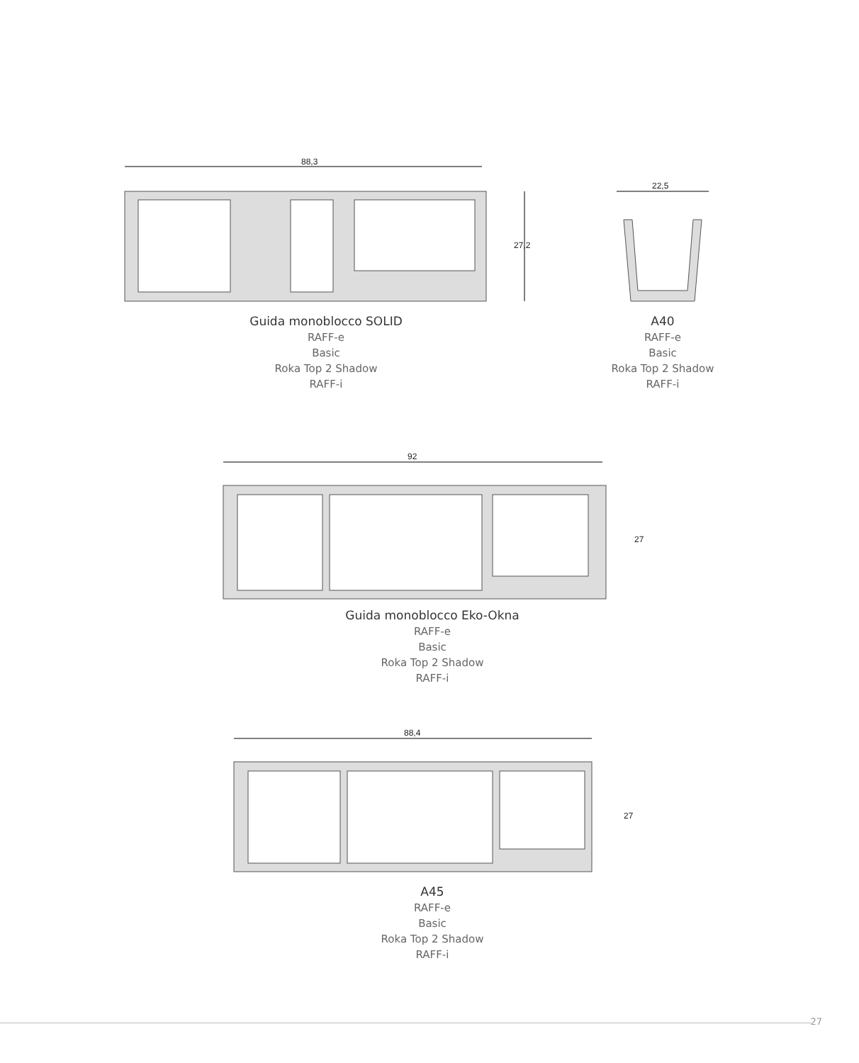88,3
27,2
Guida monoblocco SOLID
RAFF-e
Basic
Roka Top 2 Shadow
RAFF-i
22,5
A40
RAFF-e
Basic
Roka Top 2 Shadow
RAFF-i
92
27
Guida monoblocco Eko-Okna
RAFF-e
Basic
Roka Top 2 Shadow
RAFF-i
88,4
27
A45
RAFF-e
Basic
Roka Top 2 Shadow
RAFF-i
27